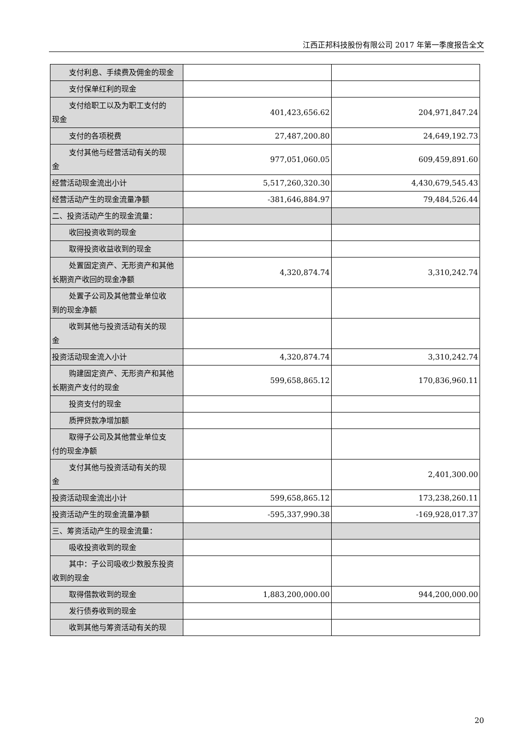江西正邦科技股份有限公司 2017 年第一季度报告全文
| 支付利息、手续费及佣金的现金 | | |
| 支付保单红利的现金 | | |
| 支付给职工以及为职工支付的 现金 | 401,423,656.62 | 204,971,847.24 |
| 支付的各项税费 | 27,487,200.80 | 24,649,192.73 |
| 支付其他与经营活动有关的现 金 | 977,051,060.05 | 609,459,891.60 |
| 经营活动现金流出小计 | 5,517,260,320.30 | 4,430,679,545.43 |
| 经营活动产生的现金流量净额 | -381,646,884.97 | 79,484,526.44 |
| 二、投资活动产生的现金流量： | | |
| 收回投资收到的现金 | | |
| 取得投资收益收到的现金 | | |
| 处置固定资产、无形资产和其他 长期资产收回的现金净额 | 4,320,874.74 | 3,310,242.74 |
| 处置子公司及其他营业单位收 到的现金净额 | | |
| 收到其他与投资活动有关的现 金 | | |
| 投资活动现金流入小计 | 4,320,874.74 | 3,310,242.74 |
| 购建固定资产、无形资产和其他 长期资产支付的现金 | 599,658,865.12 | 170,836,960.11 |
| 投资支付的现金 | | |
| 质押贷款净增加额 | | |
| 取得子公司及其他营业单位支 付的现金净额 | | |
| 支付其他与投资活动有关的现 金 | | 2,401,300.00 |
| 投资活动现金流出小计 | 599,658,865.12 | 173,238,260.11 |
| 投资活动产生的现金流量净额 | -595,337,990.38 | -169,928,017.37 |
| 三、筹资活动产生的现金流量： | | |
| 吸收投资收到的现金 | | |
| 其中：子公司吸收少数股东投资 收到的现金 | | |
| 取得借款收到的现金 | 1,883,200,000.00 | 944,200,000.00 |
| 发行债券收到的现金 | | |
| 收到其他与筹资活动有关的现 | | |
20